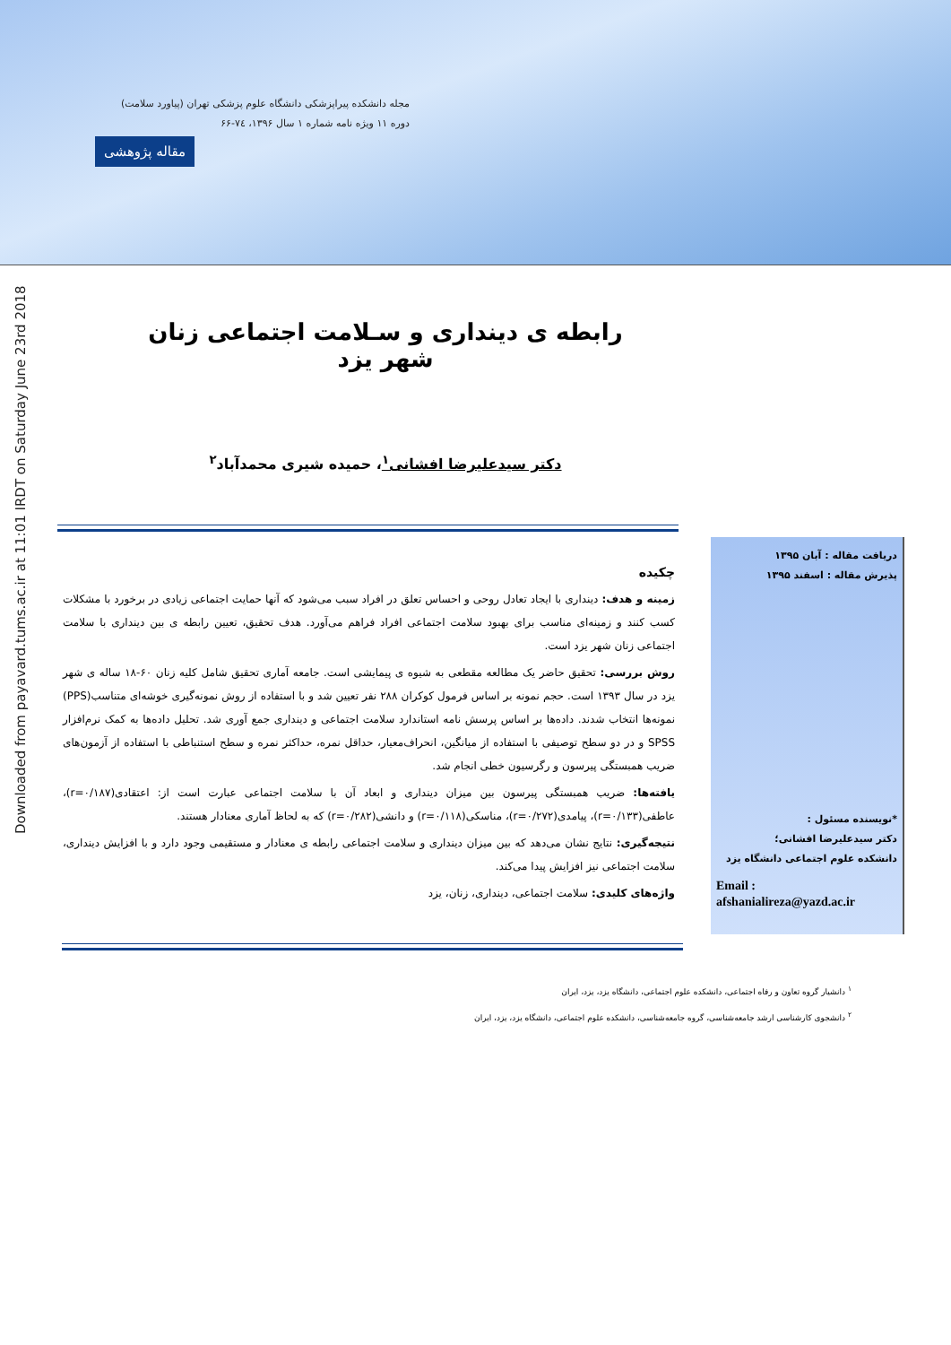مجله دانشکده پیراپزشکی دانشگاه علوم پزشکی تهران (پیاورد سلامت)
دوره ۱۱ ویژه نامه شماره ۱ سال ۱۳۹۶، ۷٤-۶۶
مقاله پژوهشی
Downloaded from payavard.tums.ac.ir at 11:01 IRDT on Saturday June 23rd 2018
رابطه ی دینداری و سـلامت اجتماعی زنان شهر یزد
دکتر سیدعلیرضا افشانی<sup>۱</sup>، حمیده شیری محمدآباد<sup>۲</sup>
چکیده
زمینه و هدف: دینداری با ایجاد تعادل روحی و احساس تعلق در افراد سبب می‌شود که آنها حمایت اجتماعی زیادی در برخورد با مشکلات کسب کنند و زمینه‌ای مناسب برای بهبود سلامت اجتماعی افراد فراهم می‌آورد. هدف تحقیق، تعیین رابطه ی بین دینداری با سلامت اجتماعی زنان شهر یزد است.
روش بررسی: تحقیق حاضر یک مطالعه مقطعی به شیوه ی پیمایشی است. جامعه آماری تحقیق شامل کلیه زنان ۶۰-۱۸ ساله ی شهر یزد در سال ۱۳۹۳ است. حجم نمونه بر اساس فرمول کوکران ۲۸۸ نفر تعیین شد و با استفاده از روش نمونه‌گیری خوشه‌ای متناسب(PPS) نمونه‌ها انتخاب شدند. داده‌ها بر اساس پرسش نامه استاندارد سلامت اجتماعی و دینداری جمع آوری شد. تحلیل داده‌ها به کمک نرم‌افزار SPSS و در دو سطح توصیفی با استفاده از میانگین، انحراف‌معیار، حداقل نمره، حداکثر نمره و سطح استنباطی با استفاده از آزمون‌های ضریب همبستگی پیرسون و رگرسیون خطی انجام شد.
یافته‌ها: ضریب همبستگی پیرسون بین میزان دینداری و ابعاد آن با سلامت اجتماعی عبارت است از: اعتقادی(r=۰/۱۸۷)، عاطفی(r=۰/۱۳۳)، پیامدی(r=۰/۲۷۲)، مناسکی(r=۰/۱۱۸) و دانشی(r=۰/۲۸۲) که به لحاظ آماری معنادار هستند.
نتیجه‌گیری: نتایج نشان می‌دهد که بین میزان دینداری و سلامت اجتماعی رابطه ی معنادار و مستقیمی وجود دارد و با افزایش دینداری، سلامت اجتماعی نیز افزایش پیدا می‌کند.
واژه‌های کلیدی: سلامت اجتماعی، دینداری، زنان، یزد
دریافت مقاله : آبان ۱۳۹۵
پذیرش مقاله : اسفند ۱۳۹۵
*نویسنده مسئول :
دکتر سیدعلیرضا افشانی؛
دانشکده علوم اجتماعی دانشگاه یزد
Email :
afshanialireza@yazd.ac.ir
<sup>۱</sup> دانشیار گروه تعاون و رفاه اجتماعی، دانشکده علوم اجتماعی، دانشگاه یزد، یزد، ایران
<sup>۲</sup> دانشجوی کارشناسی ارشد جامعه‌شناسی، گروه جامعه‌شناسی، دانشکده علوم اجتماعی، دانشگاه یزد، یزد، ایران